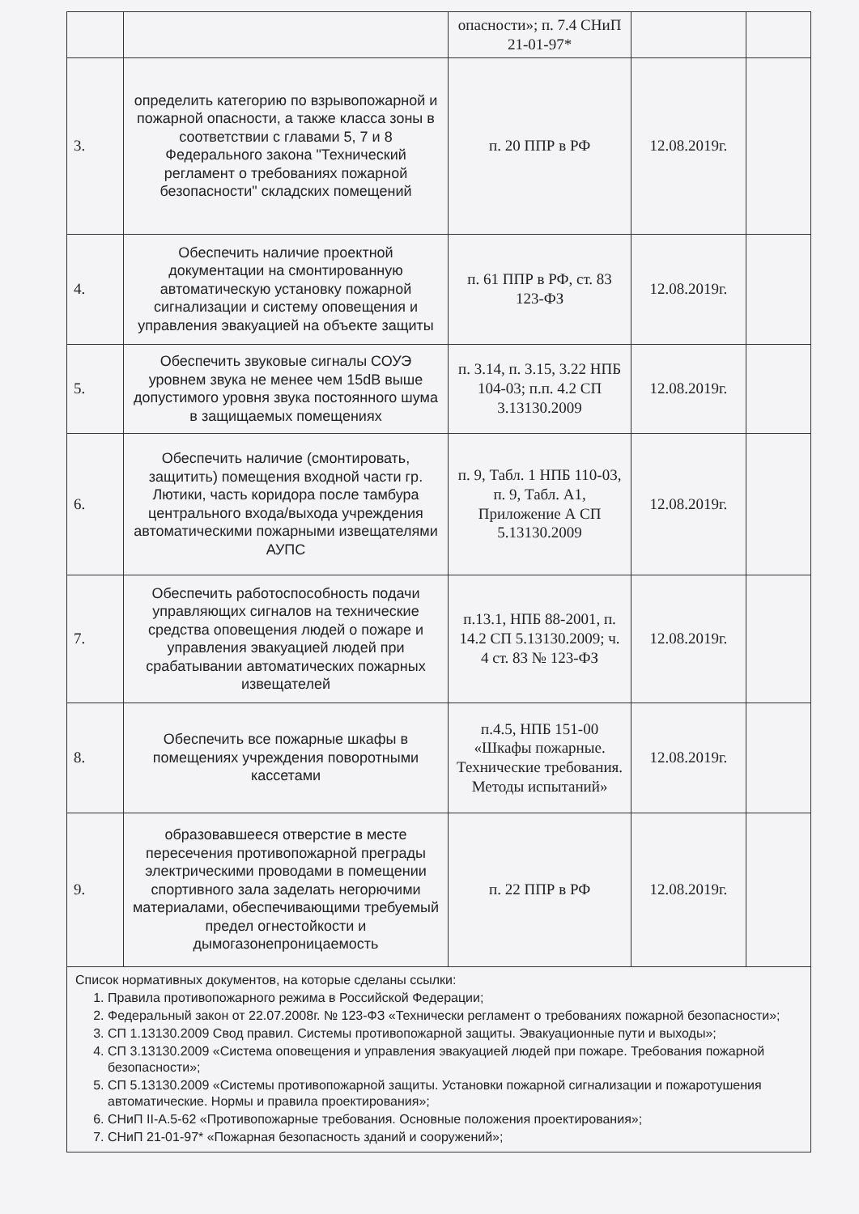| | | опасности»; п. 7.4 СНиП 21-01-97* | | |
| 3. | определить категорию по взрывопожарной и пожарной опасности, а также класса зоны в соответствии с главами 5, 7 и 8 Федерального закона "Технический регламент о требованиях пожарной безопасности" складских помещений | п. 20 ППР в РФ | 12.08.2019г. | |
| 4. | Обеспечить наличие проектной документации на смонтированную автоматическую установку пожарной сигнализации и систему оповещения и управления эвакуацией на объекте защиты | п. 61 ППР в РФ, ст. 83 123-ФЗ | 12.08.2019г. | |
| 5. | Обеспечить звуковые сигналы СОУЭ уровнем звука не менее чем 15dB выше допустимого уровня звука постоянного шума в защищаемых помещениях | п. 3.14, п. 3.15, 3.22 НПБ 104-03; п.п. 4.2 СП 3.13130.2009 | 12.08.2019г. | |
| 6. | Обеспечить наличие (смонтировать, защитить) помещения входной части гр. Лютики, часть коридора после тамбура центрального входа/выхода учреждения автоматическими пожарными извещателями АУПС | п. 9, Табл. 1 НПБ 110-03, п. 9, Табл. А1, Приложение А СП 5.13130.2009 | 12.08.2019г. | |
| 7. | Обеспечить работоспособность подачи управляющих сигналов на технические средства оповещения людей о пожаре и управления эвакуацией людей при срабатывании автоматических пожарных извещателей | п.13.1, НПБ 88-2001, п. 14.2 СП 5.13130.2009; ч. 4 ст. 83 № 123-ФЗ | 12.08.2019г. | |
| 8. | Обеспечить все пожарные шкафы в помещениях учреждения поворотными кассетами | п.4.5, НПБ 151-00 «Шкафы пожарные. Технические требования. Методы испытаний» | 12.08.2019г. | |
| 9. | образовавшееся отверстие в месте пересечения противопожарной преграды электрическими проводами в помещении спортивного зала заделать негорючими материалами, обеспечивающими требуемый предел огнестойкости и дымогазонепроницаемость | п. 22 ППР в РФ | 12.08.2019г. | |
| Список нормативных документов, на которые сделаны ссылки: 1. Правила противопожарного режима в Российской Федерации; 2. Федеральный закон от 22.07.2008г. № 123-ФЗ «Технически регламент о требованиях пожарной безопасности»; 3. СП 1.13130.2009 Свод правил. Системы противопожарной защиты. Эвакуационные пути и выходы»; 4. СП 3.13130.2009 «Система оповещения и управления эвакуацией людей при пожаре. Требования пожарной безопасности»; 5. СП 5.13130.2009 «Системы противопожарной защиты. Установки пожарной сигнализации и пожаротушения автоматические. Нормы и правила проектирования»; 6. СНиП II-А.5-62 «Противопожарные требования. Основные положения проектирования»; 7. СНиП 21-01-97* «Пожарная безопасность зданий и сооружений»; | | | | |